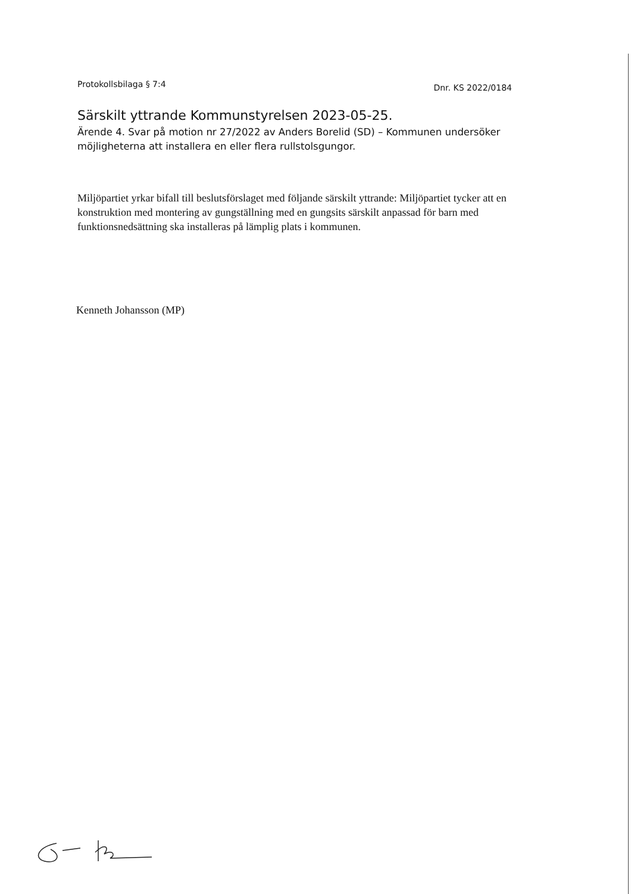Protokollsbilaga § 7:4
Dnr. KS 2022/0184
Särskilt yttrande Kommunstyrelsen 2023-05-25.
Ärende 4. Svar på motion nr 27/2022 av Anders Borelid (SD) – Kommunen undersöker möjligheterna att installera en eller flera rullstolsgungor.
Miljöpartiet yrkar bifall till beslutsförslaget med följande särskilt yttrande: Miljöpartiet tycker att en konstruktion med montering av gungställning med en gungsits särskilt anpassad för barn med funktionsnedsättning ska installeras på lämplig plats i kommunen.
Kenneth Johansson (MP)